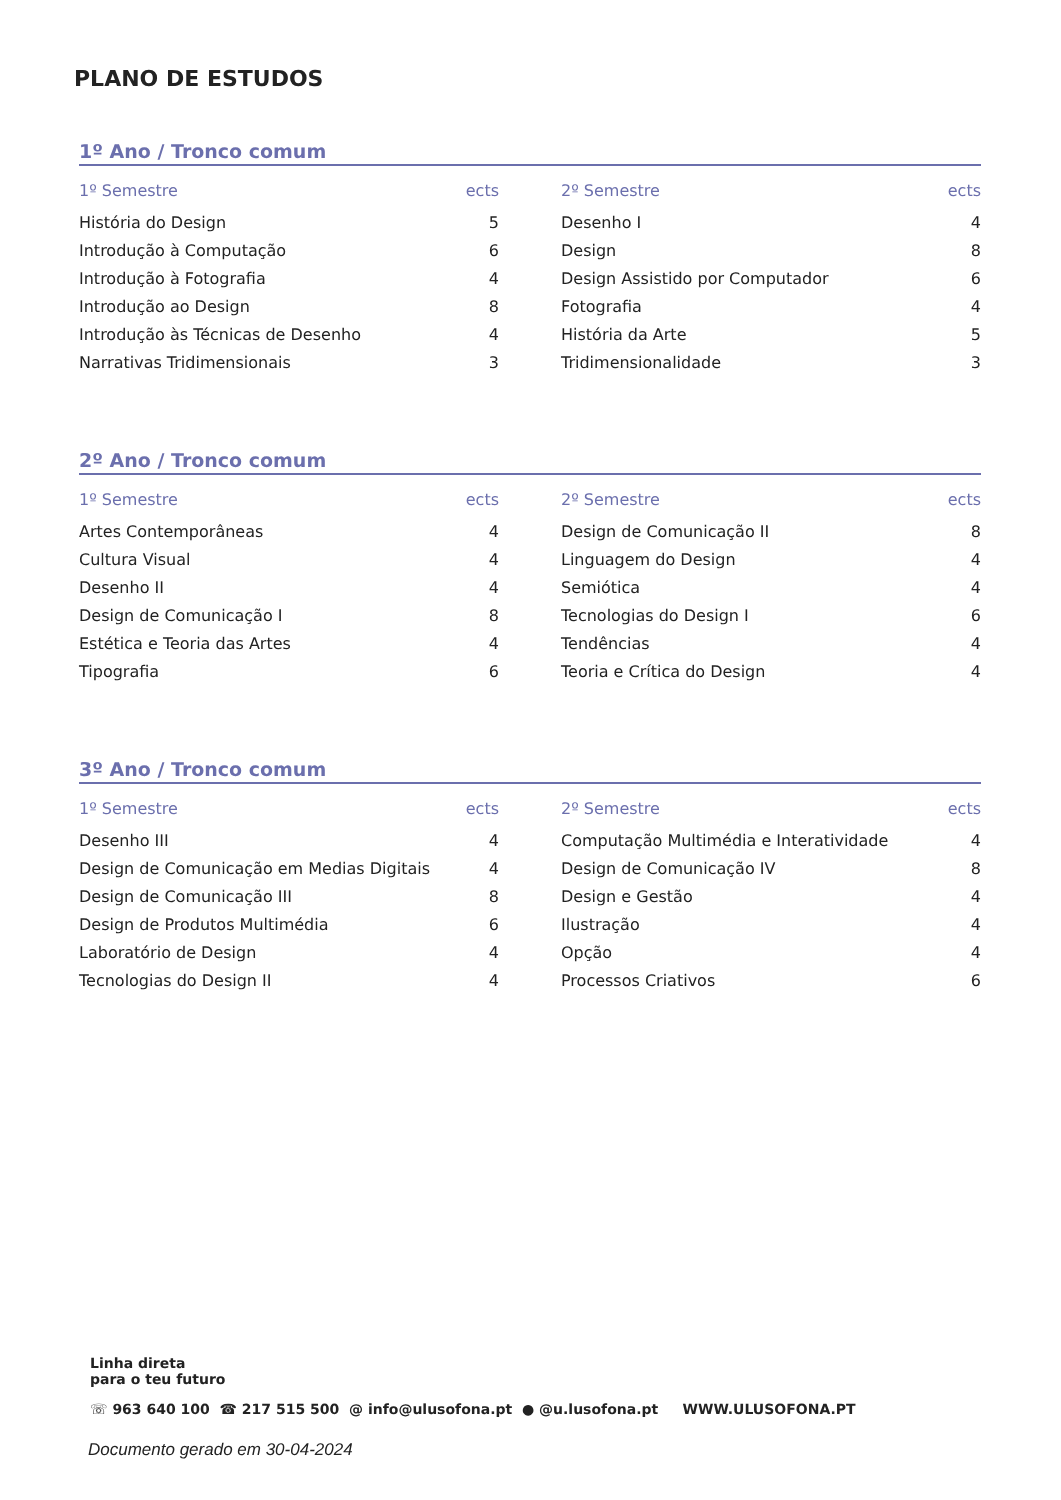PLANO DE ESTUDOS
1º Ano / Tronco comum
| 1º Semestre | ects |
| --- | --- |
| História do Design | 5 |
| Introdução à Computação | 6 |
| Introdução à Fotografia | 4 |
| Introdução ao Design | 8 |
| Introdução às Técnicas de Desenho | 4 |
| Narrativas Tridimensionais | 3 |
| 2º Semestre | ects |
| --- | --- |
| Desenho I | 4 |
| Design | 8 |
| Design Assistido por Computador | 6 |
| Fotografia | 4 |
| História da Arte | 5 |
| Tridimensionalidade | 3 |
2º Ano / Tronco comum
| 1º Semestre | ects |
| --- | --- |
| Artes Contemporâneas | 4 |
| Cultura Visual | 4 |
| Desenho II | 4 |
| Design de Comunicação I | 8 |
| Estética e Teoria das Artes | 4 |
| Tipografia | 6 |
| 2º Semestre | ects |
| --- | --- |
| Design de Comunicação II | 8 |
| Linguagem do Design | 4 |
| Semiótica | 4 |
| Tecnologias do Design I | 6 |
| Tendências | 4 |
| Teoria e Crítica do Design | 4 |
3º Ano / Tronco comum
| 1º Semestre | ects |
| --- | --- |
| Desenho III | 4 |
| Design de Comunicação em Medias Digitais | 4 |
| Design de Comunicação III | 8 |
| Design de Produtos Multimédia | 6 |
| Laboratório de Design | 4 |
| Tecnologias do Design II | 4 |
| 2º Semestre | ects |
| --- | --- |
| Computação Multimédia e Interatividade | 4 |
| Design de Comunicação IV | 8 |
| Design e Gestão | 4 |
| Ilustração | 4 |
| Opção | 4 |
| Processos Criativos | 6 |
Linha direta
para o teu futuro
☏ 963 640 100 ☎ 217 515 500 @ info@ulusofona.pt ● @u.lusofona.pt WWW.ULUSOFONA.PT
Documento gerado em 30-04-2024